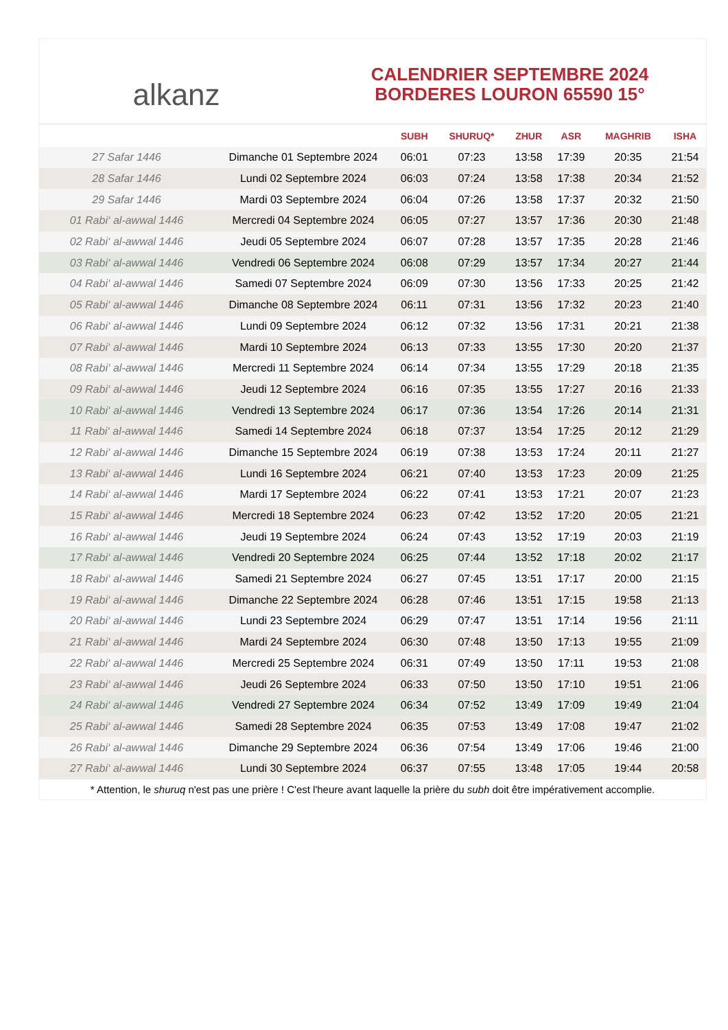alkanz
CALENDRIER SEPTEMBRE 2024
BORDERES LOURON 65590 15°
| | | SUBH | SHURUQ* | ZHUR | ASR | MAGHRIB | ISHA |
| --- | --- | --- | --- | --- | --- | --- | --- |
| 27 Safar 1446 | Dimanche 01 Septembre 2024 | 06:01 | 07:23 | 13:58 | 17:39 | 20:35 | 21:54 |
| 28 Safar 1446 | Lundi 02 Septembre 2024 | 06:03 | 07:24 | 13:58 | 17:38 | 20:34 | 21:52 |
| 29 Safar 1446 | Mardi 03 Septembre 2024 | 06:04 | 07:26 | 13:58 | 17:37 | 20:32 | 21:50 |
| 01 Rabi‘ al-awwal 1446 | Mercredi 04 Septembre 2024 | 06:05 | 07:27 | 13:57 | 17:36 | 20:30 | 21:48 |
| 02 Rabi‘ al-awwal 1446 | Jeudi 05 Septembre 2024 | 06:07 | 07:28 | 13:57 | 17:35 | 20:28 | 21:46 |
| 03 Rabi‘ al-awwal 1446 | Vendredi 06 Septembre 2024 | 06:08 | 07:29 | 13:57 | 17:34 | 20:27 | 21:44 |
| 04 Rabi‘ al-awwal 1446 | Samedi 07 Septembre 2024 | 06:09 | 07:30 | 13:56 | 17:33 | 20:25 | 21:42 |
| 05 Rabi‘ al-awwal 1446 | Dimanche 08 Septembre 2024 | 06:11 | 07:31 | 13:56 | 17:32 | 20:23 | 21:40 |
| 06 Rabi‘ al-awwal 1446 | Lundi 09 Septembre 2024 | 06:12 | 07:32 | 13:56 | 17:31 | 20:21 | 21:38 |
| 07 Rabi‘ al-awwal 1446 | Mardi 10 Septembre 2024 | 06:13 | 07:33 | 13:55 | 17:30 | 20:20 | 21:37 |
| 08 Rabi‘ al-awwal 1446 | Mercredi 11 Septembre 2024 | 06:14 | 07:34 | 13:55 | 17:29 | 20:18 | 21:35 |
| 09 Rabi‘ al-awwal 1446 | Jeudi 12 Septembre 2024 | 06:16 | 07:35 | 13:55 | 17:27 | 20:16 | 21:33 |
| 10 Rabi‘ al-awwal 1446 | Vendredi 13 Septembre 2024 | 06:17 | 07:36 | 13:54 | 17:26 | 20:14 | 21:31 |
| 11 Rabi‘ al-awwal 1446 | Samedi 14 Septembre 2024 | 06:18 | 07:37 | 13:54 | 17:25 | 20:12 | 21:29 |
| 12 Rabi‘ al-awwal 1446 | Dimanche 15 Septembre 2024 | 06:19 | 07:38 | 13:53 | 17:24 | 20:11 | 21:27 |
| 13 Rabi‘ al-awwal 1446 | Lundi 16 Septembre 2024 | 06:21 | 07:40 | 13:53 | 17:23 | 20:09 | 21:25 |
| 14 Rabi‘ al-awwal 1446 | Mardi 17 Septembre 2024 | 06:22 | 07:41 | 13:53 | 17:21 | 20:07 | 21:23 |
| 15 Rabi‘ al-awwal 1446 | Mercredi 18 Septembre 2024 | 06:23 | 07:42 | 13:52 | 17:20 | 20:05 | 21:21 |
| 16 Rabi‘ al-awwal 1446 | Jeudi 19 Septembre 2024 | 06:24 | 07:43 | 13:52 | 17:19 | 20:03 | 21:19 |
| 17 Rabi‘ al-awwal 1446 | Vendredi 20 Septembre 2024 | 06:25 | 07:44 | 13:52 | 17:18 | 20:02 | 21:17 |
| 18 Rabi‘ al-awwal 1446 | Samedi 21 Septembre 2024 | 06:27 | 07:45 | 13:51 | 17:17 | 20:00 | 21:15 |
| 19 Rabi‘ al-awwal 1446 | Dimanche 22 Septembre 2024 | 06:28 | 07:46 | 13:51 | 17:15 | 19:58 | 21:13 |
| 20 Rabi‘ al-awwal 1446 | Lundi 23 Septembre 2024 | 06:29 | 07:47 | 13:51 | 17:14 | 19:56 | 21:11 |
| 21 Rabi‘ al-awwal 1446 | Mardi 24 Septembre 2024 | 06:30 | 07:48 | 13:50 | 17:13 | 19:55 | 21:09 |
| 22 Rabi‘ al-awwal 1446 | Mercredi 25 Septembre 2024 | 06:31 | 07:49 | 13:50 | 17:11 | 19:53 | 21:08 |
| 23 Rabi‘ al-awwal 1446 | Jeudi 26 Septembre 2024 | 06:33 | 07:50 | 13:50 | 17:10 | 19:51 | 21:06 |
| 24 Rabi‘ al-awwal 1446 | Vendredi 27 Septembre 2024 | 06:34 | 07:52 | 13:49 | 17:09 | 19:49 | 21:04 |
| 25 Rabi‘ al-awwal 1446 | Samedi 28 Septembre 2024 | 06:35 | 07:53 | 13:49 | 17:08 | 19:47 | 21:02 |
| 26 Rabi‘ al-awwal 1446 | Dimanche 29 Septembre 2024 | 06:36 | 07:54 | 13:49 | 17:06 | 19:46 | 21:00 |
| 27 Rabi‘ al-awwal 1446 | Lundi 30 Septembre 2024 | 06:37 | 07:55 | 13:48 | 17:05 | 19:44 | 20:58 |
* Attention, le shuruq n'est pas une prière ! C'est l'heure avant laquelle la prière du subh doit être impérativement accomplie.